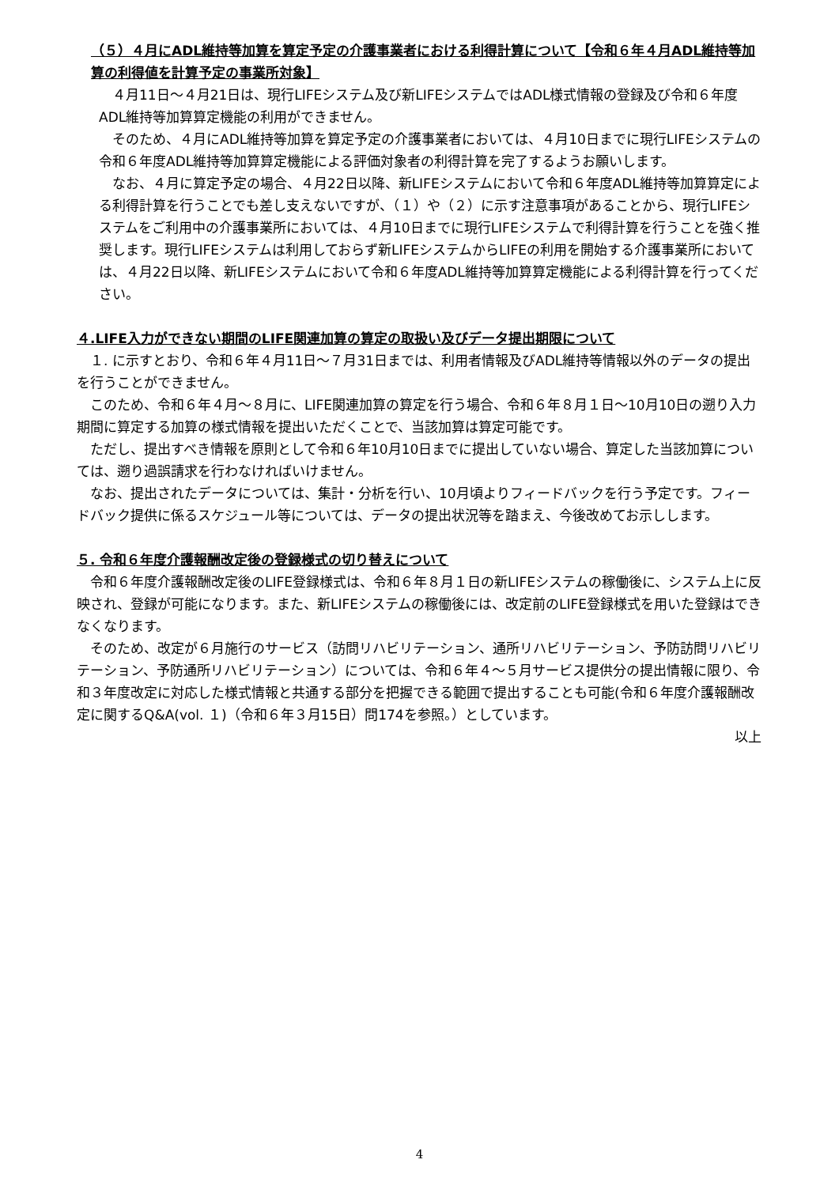（５）４月にADL維持等加算を算定予定の介護事業者における利得計算について【令和６年４月ADL維持等加算の利得値を計算予定の事業所対象】
　４月11日～４月21日は、現行LIFEシステム及び新LIFEシステムではADL様式情報の登録及び令和６年度ADL維持等加算算定機能の利用ができません。
　そのため、４月にADL維持等加算を算定予定の介護事業者においては、４月10日までに現行LIFEシステムの令和６年度ADL維持等加算算定機能による評価対象者の利得計算を完了するようお願いします。
　なお、４月に算定予定の場合、４月22日以降、新LIFEシステムにおいて令和６年度ADL維持等加算算定による利得計算を行うことでも差し支えないですが、（１）や（２）に示す注意事項があることから、現行LIFEシステムをご利用中の介護事業所においては、４月10日までに現行LIFEシステムで利得計算を行うことを強く推奨します。現行LIFEシステムは利用しておらず新LIFEシステムからLIFEの利用を開始する介護事業所においては、４月22日以降、新LIFEシステムにおいて令和６年度ADL維持等加算算定機能による利得計算を行ってください。
４.LIFE入力ができない期間のLIFE関連加算の算定の取扱い及びデータ提出期限について
　１. に示すとおり、令和６年４月11日～７月31日までは、利用者情報及びADL維持等情報以外のデータの提出を行うことができません。
　このため、令和６年４月～８月に、LIFE関連加算の算定を行う場合、令和６年８月１日～10月10日の遡り入力期間に算定する加算の様式情報を提出いただくことで、当該加算は算定可能です。
　ただし、提出すべき情報を原則として令和６年10月10日までに提出していない場合、算定した当該加算については、遡り過誤請求を行わなければいけません。
　なお、提出されたデータについては、集計・分析を行い、10月頃よりフィードバックを行う予定です。フィードバック提供に係るスケジュール等については、データの提出状況等を踏まえ、今後改めてお示しします。
５. 令和６年度介護報酬改定後の登録様式の切り替えについて
　令和６年度介護報酬改定後のLIFE登録様式は、令和６年８月１日の新LIFEシステムの稼働後に、システム上に反映され、登録が可能になります。また、新LIFEシステムの稼働後には、改定前のLIFE登録様式を用いた登録はできなくなります。
　そのため、改定が６月施行のサービス（訪問リハビリテーション、通所リハビリテーション、予防訪問リハビリテーション、予防通所リハビリテーション）については、令和６年４～５月サービス提供分の提出情報に限り、令和３年度改定に対応した様式情報と共通する部分を把握できる範囲で提出することも可能(令和６年度介護報酬改定に関するQ&A(vol. １)（令和６年３月15日）問174を参照。）としています。
以上
4